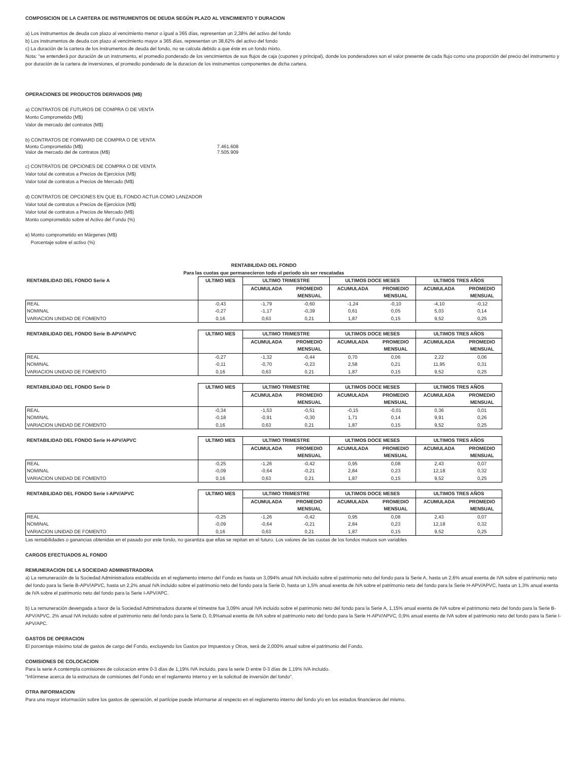COMPOSICION DE LA CARTERA DE INSTRUMENTOS DE DEUDA SEGÚN PLAZO AL VENCIMIENTO Y DURACION
a) Los instrumentos de deuda con plazo al vencimiento menor o igual a 365 días, representan un 2,38% del activo del fondo
b) Los instrumentos de deuda con plazo al vencimiento mayor a 365 días, representan un 38,62% del activo del fondo
c) La duración de la cartera de los instrumentos de deuda del fondo, no se calcula debido a que éste es un fondo mixto.
Nota: "se entenderá por duración de un instrumento, el promedio ponderado de los vencimientos de sus flujos de caja (cupones y principal), donde los ponderadores son el valor presente de cada flujo como una proporción del precio del instrumento y por duración de la cartera de inversiones, el promedio ponderado de la duracion de los instrumentos componentes de dicha cartera.
OPERACIONES DE PRODUCTOS DERIVADOS (M$)
a) CONTRATOS DE FUTUROS DE COMPRA O DE VENTA
Monto Comprometido (M$)
Valor de mercado del contratos (M$)
b) CONTRATOS DE FORWARD DE COMPRA O DE VENTA
Monto Comprometido (M$) 7.461.608
Valor de mercado del de contratos (M$) 7.505.909
c) CONTRATOS DE OPCIONES DE COMPRA O DE VENTA
Valor total de contratos a Precios de Ejercicios (M$)
Valor total de contratos a Precios de Mercado (M$)
d) CONTRATOS DE OPCIONES EN QUE EL FONDO ACTUA COMO LANZADOR
Valor total de contratos a Precios de Ejercicios (M$)
Valor total de contratos a Precios de Mercado (M$)
Monto comprometido sobre el Activo del Fondo (%)
e) Monto comprometido en Márgenes (M$)
Porcentaje sobre el activo (%)
RENTABILIDAD DEL FONDO
Para las cuotas que permanecieron todo el periodo sin ser rescatadas
| RENTABILIDAD DEL FONDO Serie A | ULTIMO MES | ULTIMO TRIMESTRE | | ULTIMOS DOCE MESES | | ULTIMOS TRES AÑOS | |
| | | ACUMULADA | PROMEDIO | ACUMULADA | PROMEDIO | ACUMULADA | PROMEDIO |
| | | | MENSUAL | | MENSUAL | | MENSUAL |
| REAL | -0,43 | -1,79 | -0,60 | -1,24 | -0,10 | -4,10 | -0,12 |
| NOMINAL | -0,27 | -1,17 | -0,39 | 0,61 | 0,05 | 5,03 | 0,14 |
| VARIACION UNIDAD DE FOMENTO | 0,16 | 0,63 | 0,21 | 1,87 | 0,15 | 9,52 | 0,25 |
| RENTABILIDAD DEL FONDO Serie B-APV/APVC | ULTIMO MES | ULTIMO TRIMESTRE | | ULTIMOS DOCE MESES | | ULTIMOS TRES AÑOS | |
| | | ACUMULADA | PROMEDIO | ACUMULADA | PROMEDIO | ACUMULADA | PROMEDIO |
| | | | MENSUAL | | MENSUAL | | MENSUAL |
| REAL | -0,27 | -1,32 | -0,44 | 0,70 | 0,06 | 2,22 | 0,06 |
| NOMINAL | -0,11 | -0,70 | -0,23 | 2,58 | 0,21 | 11,95 | 0,31 |
| VARIACION UNIDAD DE FOMENTO | 0,16 | 0,63 | 0,21 | 1,87 | 0,15 | 9,52 | 0,25 |
| RENTABILIDAD DEL FONDO Serie D | ULTIMO MES | ULTIMO TRIMESTRE | | ULTIMOS DOCE MESES | | ULTIMOS TRES AÑOS | |
| | | ACUMULADA | PROMEDIO | ACUMULADA | PROMEDIO | ACUMULADA | PROMEDIO |
| | | | MENSUAL | | MENSUAL | | MENSUAL |
| REAL | -0,34 | -1,53 | -0,51 | -0,15 | -0,01 | 0,36 | 0,01 |
| NOMINAL | -0,18 | -0,91 | -0,30 | 1,71 | 0,14 | 9,91 | 0,26 |
| VARIACION UNIDAD DE FOMENTO | 0,16 | 0,63 | 0,21 | 1,87 | 0,15 | 9,52 | 0,25 |
| RENTABILIDAD DEL FONDO Serie H-APV/APVC | ULTIMO MES | ULTIMO TRIMESTRE | | ULTIMOS DOCE MESES | | ULTIMOS TRES AÑOS | |
| | | ACUMULADA | PROMEDIO | ACUMULADA | PROMEDIO | ACUMULADA | PROMEDIO |
| | | | MENSUAL | | MENSUAL | | MENSUAL |
| REAL | -0,25 | -1,26 | -0,42 | 0,95 | 0,08 | 2,43 | 0,07 |
| NOMINAL | -0,09 | -0,64 | -0,21 | 2,84 | 0,23 | 12,18 | 0,32 |
| VARIACION UNIDAD DE FOMENTO | 0,16 | 0,63 | 0,21 | 1,87 | 0,15 | 9,52 | 0,25 |
| RENTABILIDAD DEL FONDO Serie I-APV/APVC | ULTIMO MES | ULTIMO TRIMESTRE | | ULTIMOS DOCE MESES | | ULTIMOS TRES AÑOS | |
| | | ACUMULADA | PROMEDIO | ACUMULADA | PROMEDIO | ACUMULADA | PROMEDIO |
| | | | MENSUAL | | MENSUAL | | MENSUAL |
| REAL | -0,25 | -1,26 | -0,42 | 0,95 | 0,08 | 2,43 | 0,07 |
| NOMINAL | -0,09 | -0,64 | -0,21 | 2,84 | 0,23 | 12,18 | 0,32 |
| VARIACION UNIDAD DE FOMENTO | 0,16 | 0,63 | 0,21 | 1,87 | 0,15 | 9,52 | 0,25 |
Las rentabilidades o ganancias obtenidas en el pasado por este fondo, no garantiza que ellas se repitan en el futuro. Los valores de las cuotas de los fondos mutuos son variables
CARGOS EFECTUADOS AL FONDO
REMUNERACION DE LA SOCIEDAD ADMINISTRADORA
a) La remuneración de la Sociedad Administradora establecida en el reglamento interno del Fondo es hasta un 3,094% anual IVA incluido sobre el patrimonio neto del fondo para la Serie A, hasta un 2,6% anual exenta de IVA sobre el patrimonio neto del fondo para la Serie B-APV/APVC, hasta un 2,2% anual IVA incluido sobre el patrimonio neto del fondo para la Serie D, hasta un 1,5% anual exenta de IVA sobre el patrimonio neto del fondo para la Serie H-APV/APVC, hasta un 1,3% anual exenta de IVA sobre el patrimonio neto del fondo para la Serie I-APV/APC.
b) La remuneración devengada a favor de la Sociedad Adminstradora durante el trimestre fue 3,09% anual IVA incluido sobre el patrimonio neto del fondo para la Serie A, 1,15% anual exenta de IVA sobre el patrimonio neto del fondo para la Serie B-APV/APVC, 2% anual IVA incluido sobre el patrimonio neto del fondo para la Serie D, 0,9%anual exenta de IVA sobre el patrimonio neto del fondo para la Serie H-APV/APVC, 0,9% anual exenta de IVA sobre el patrimonio neto del fondo para la Serie I-APV/APC.
GASTOS DE OPERACION
El porcentaje máximo total de gastos de cargo del Fondo, excluyendo los Gastos por Impuestos y Otros, será de 2,000% anual sobre el patrimonio del Fondo.
COMISIONES DE COLOCACION
Para la serie A contempla comisiones de colocacion entre 0-3 días de 1,19% IVA incluido, para la serie D entre 0-3 días de 1,19% IVA incluido.
"Infórmese acerca de la estructura de comisiones del Fondo en el reglamento interno y en la solicitud de inversión del fondo".
OTRA INFORMACION
Para una mayor información sobre los gastos de operación, el partícipe puede informarse al respecto en el reglamento interno del fondo y/o en los estados financieros del mismo.